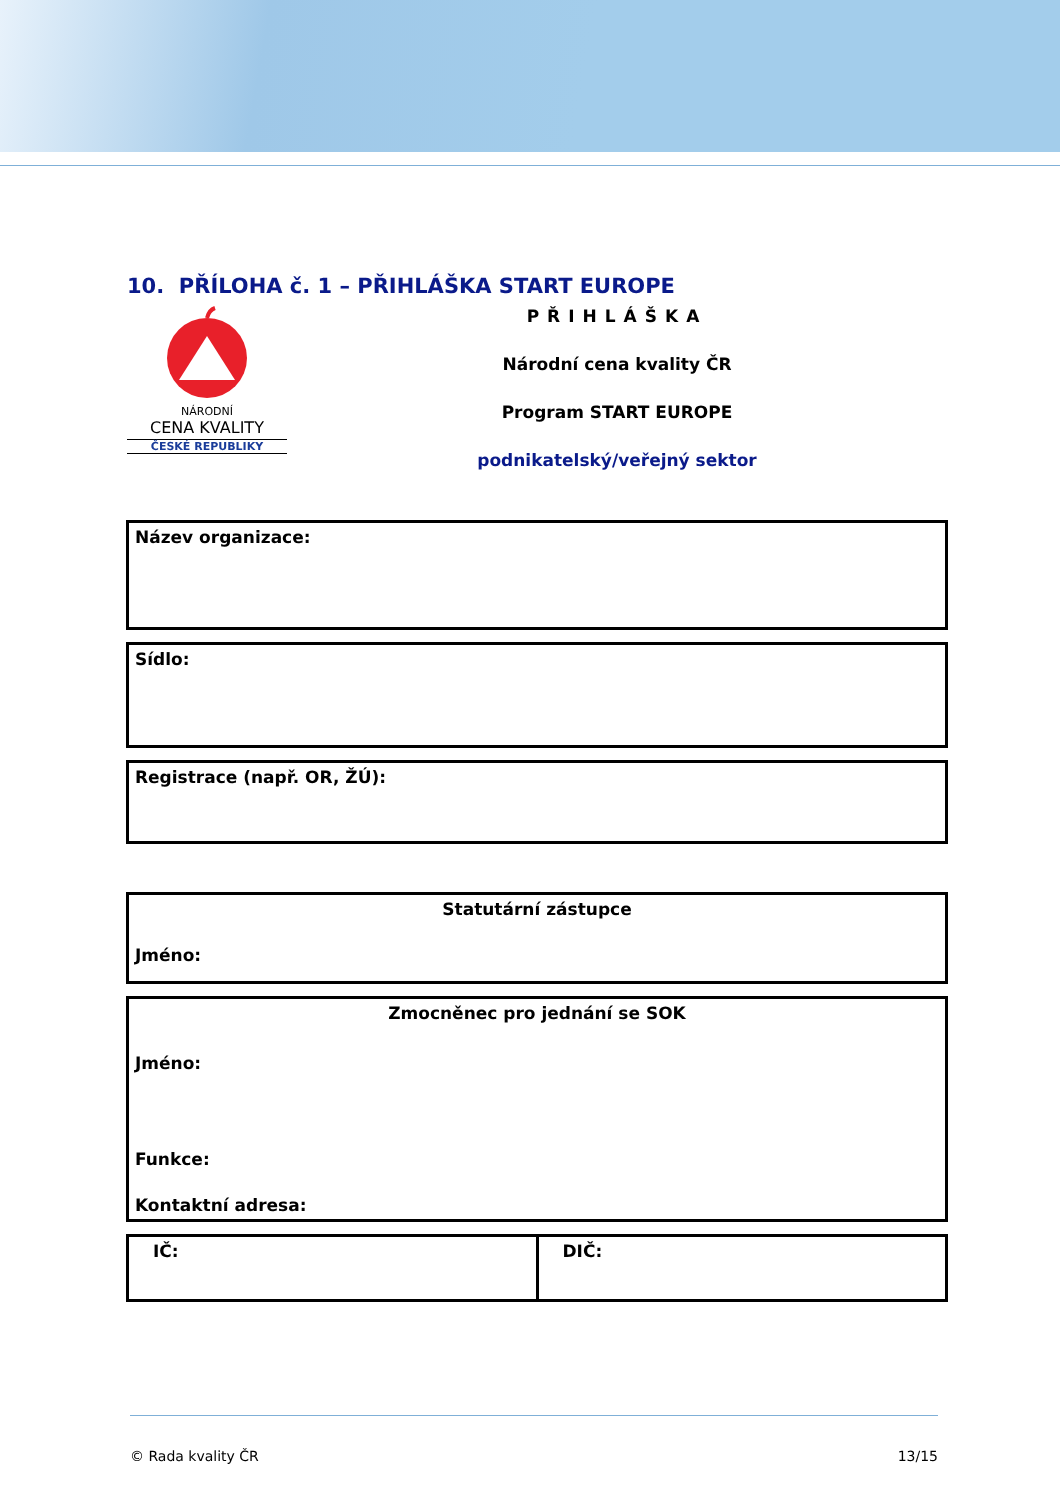10. PŘÍLOHA č. 1 – PŘIHLÁŠKA START EUROPE
NÁRODNÍ
CENA KVALITY
ČESKÉ REPUBLIKY
PŘIHLÁŠKA
Národní cena kvality ČR
Program START EUROPE
podnikatelský/veřejný sektor
| Název organizace: |
| Sídlo: |
| Registrace (např. OR, ŽÚ): |
| Statutární zástupce Jméno: |
| Zmocněnec pro jednání se SOK Jméno: Funkce: Kontaktní adresa: |
| IČ: | DIČ: |
© Rada kvality ČR 13/15